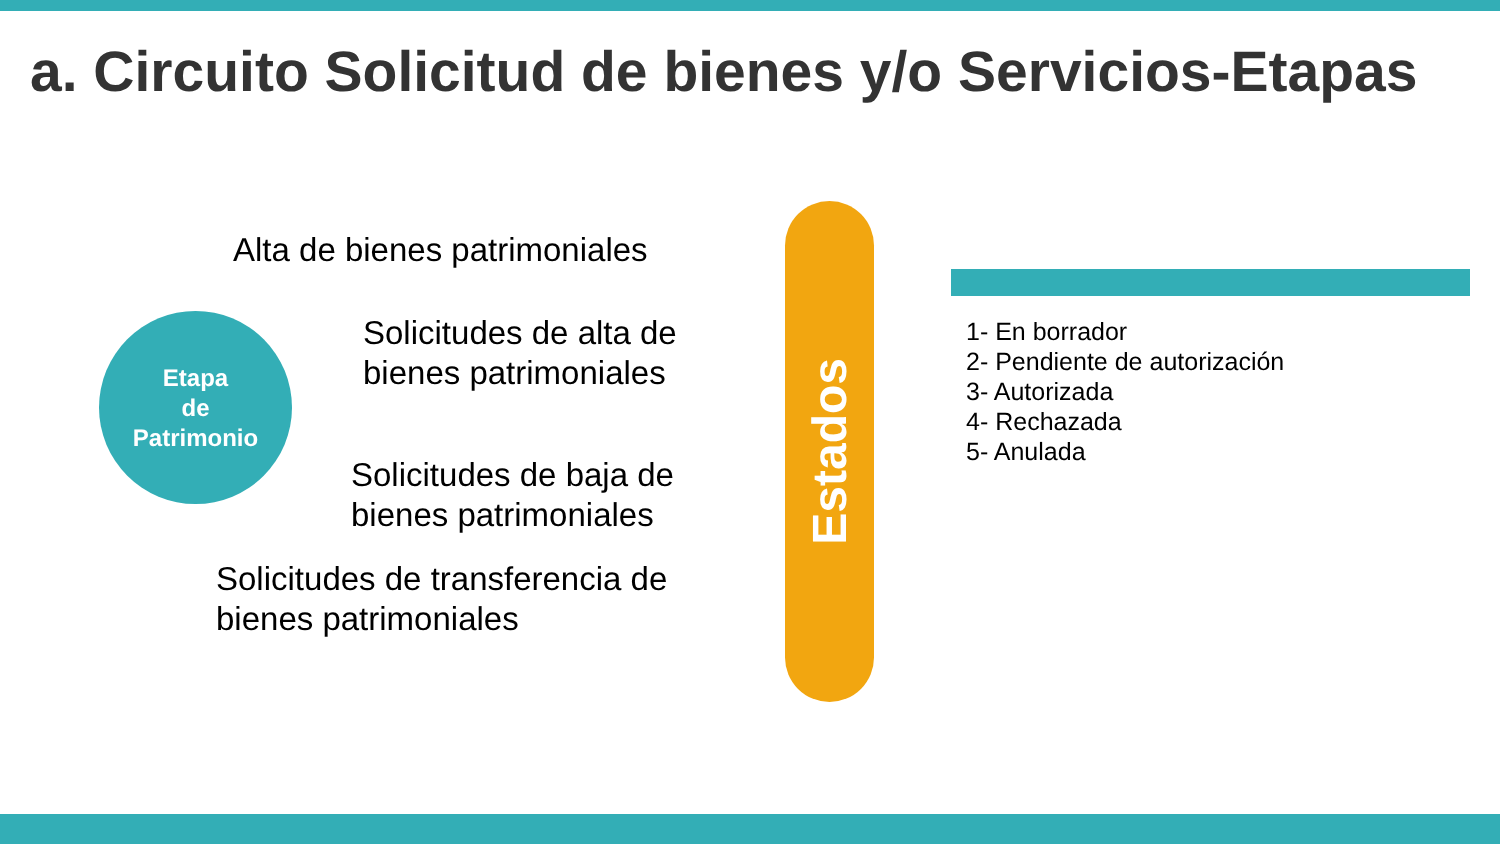a. Circuito Solicitud de bienes y/o Servicios-Etapas
Etapa
de
Patrimonio
Alta de bienes patrimoniales
Solicitudes de alta de
bienes patrimoniales
Solicitudes de baja de
bienes patrimoniales
Solicitudes de transferencia de
bienes patrimoniales
Estados
1- En borrador
2- Pendiente de autorización
3- Autorizada
4- Rechazada
5- Anulada